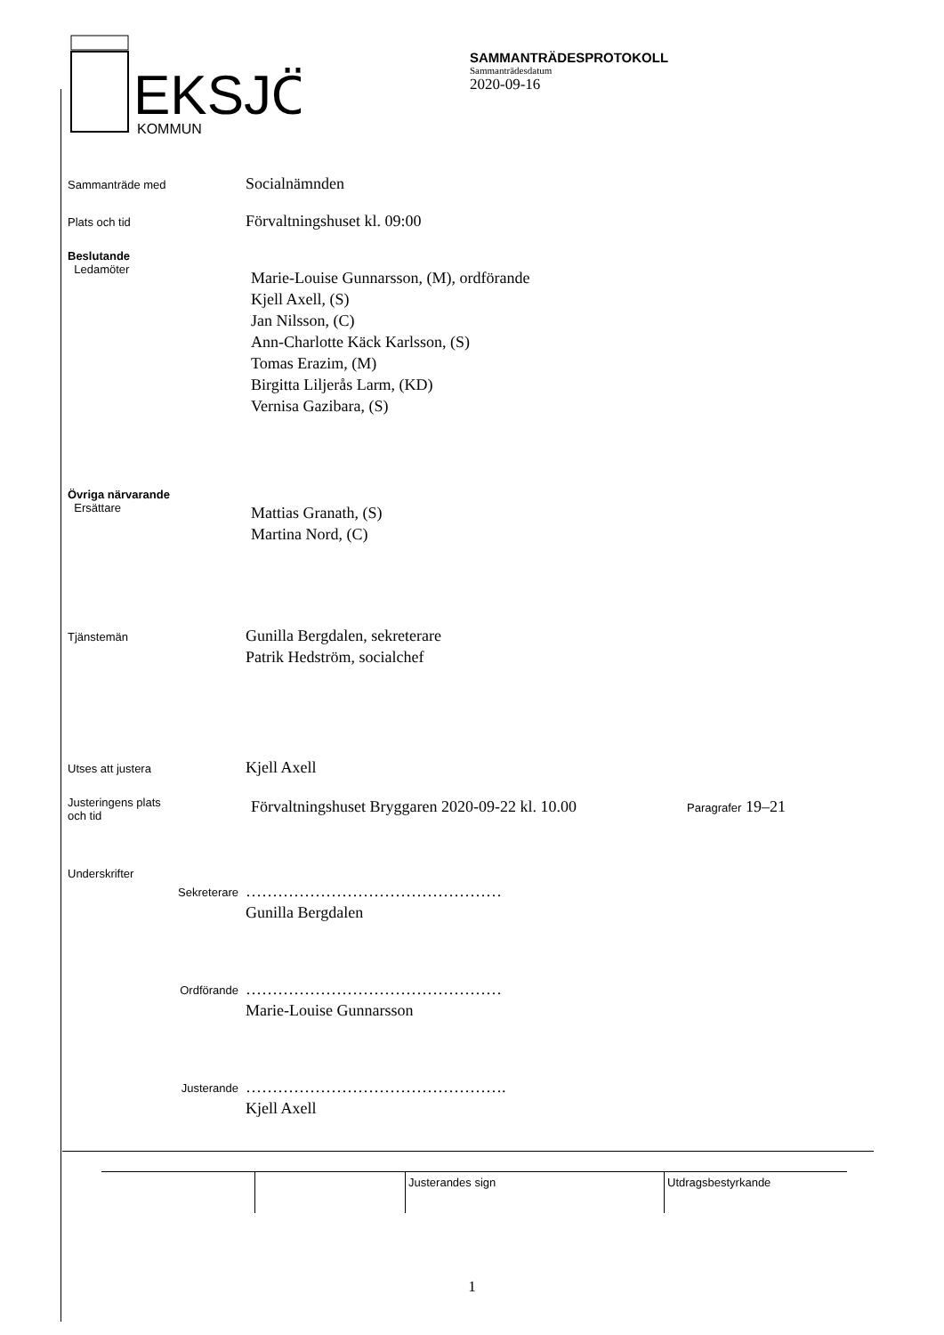EKSJÖ
KOMMUN
SAMMANTRÄDESPROTOKOLL
Sammanträdesdatum
2020-09-16
Sammanträde med
Socialnämnden
Plats och tid
Förvaltningshuset kl. 09:00
Beslutande
Ledamöter
Marie-Louise Gunnarsson, (M), ordförande
Kjell Axell, (S)
Jan Nilsson, (C)
Ann-Charlotte Käck Karlsson, (S)
Tomas Erazim, (M)
Birgitta Liljerås Larm, (KD)
Vernisa Gazibara, (S)
Övriga närvarande
Ersättare
Mattias Granath, (S)
Martina Nord, (C)
Tjänstemän
Gunilla Bergdalen, sekreterare
Patrik Hedström, socialchef
Utses att justera
Kjell Axell
Justeringens plats
och tid
Förvaltningshuset Bryggaren 2020-09-22 kl. 10.00
Paragrafer 19–21
Underskrifter
Sekreterare
…………………………………………
Gunilla Bergdalen
Ordförande
…………………………………………
Marie-Louise Gunnarsson
Justerande
………………………………………….
Kjell Axell
Justerandes sign Utdragsbestyrkande
1